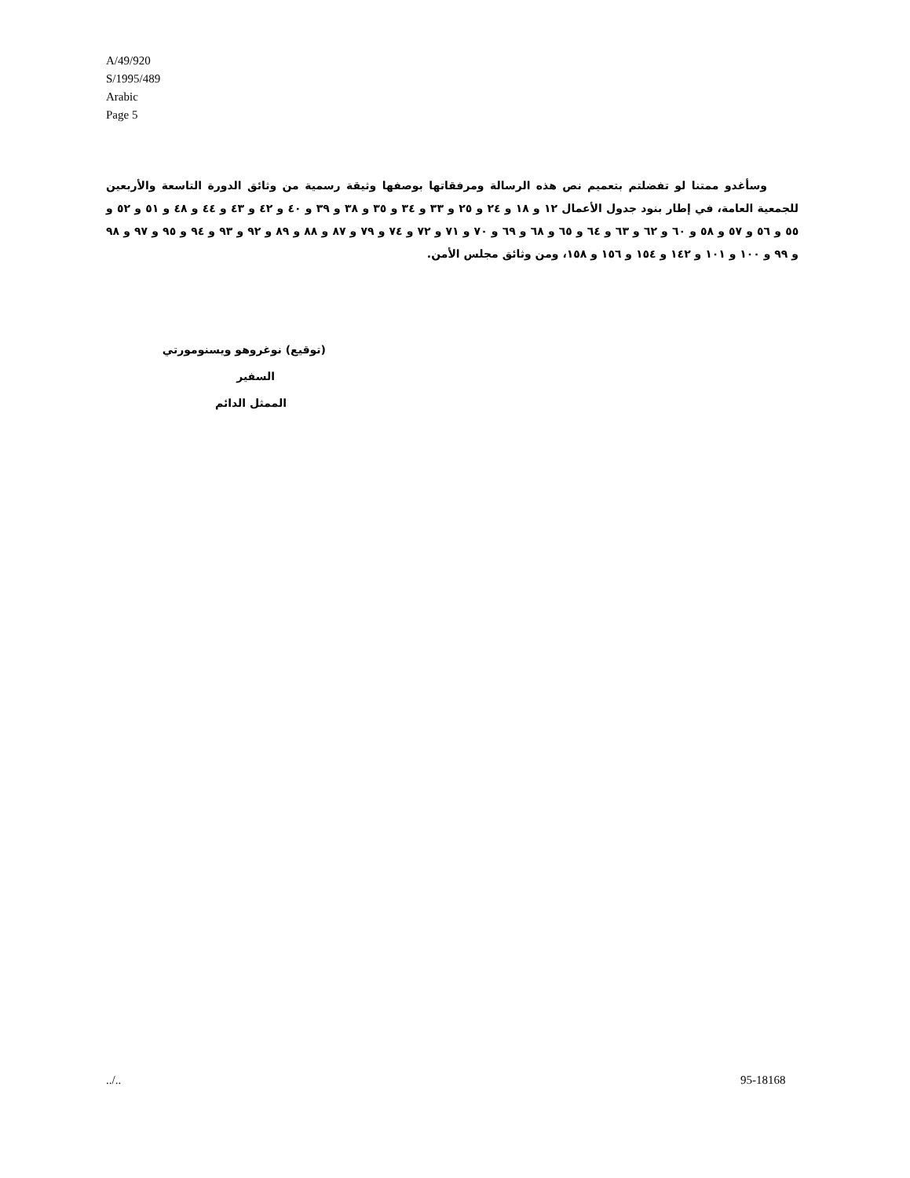A/49/920
S/1995/489
Arabic
Page 5
وسأغدو ممتنا لو تفضلتم بتعميم نص هذه الرسالة ومرفقاتها بوصفها وثيقة رسمية من وثائق الدورة التاسعة والأربعين للجمعية العامة، في إطار بنود جدول الأعمال ١٢ و ١٨ و ٢٤ و ٢٥ و ٣٣ و ٣٤ و ٣٥ و ٣٨ و ٣٩ و ٤٠ و ٤٢ و ٤٣ و ٤٤ و ٤٨ و ٥١ و ٥٢ و ٥٥ و ٥٦ و ٥٧ و ٥٨ و ٦٠ و ٦٢ و ٦٣ و ٦٤ و ٦٥ و ٦٨ و ٦٩ و ٧٠ و ٧١ و ٧٢ و ٧٤ و ٧٩ و ٨٧ و ٨٨ و ٨٩ و ٩٢ و ٩٣ و ٩٤ و ٩٥ و ٩٧ و ٩٨ و ٩٩ و ١٠٠ و ١٠١ و ١٤٢ و ١٥٤ و ١٥٦ و ١٥٨، ومن وثائق مجلس الأمن.
(توقيع) نوغروهو ويسنومورتي
السفير
الممثل الدائم
../.. 95-18168